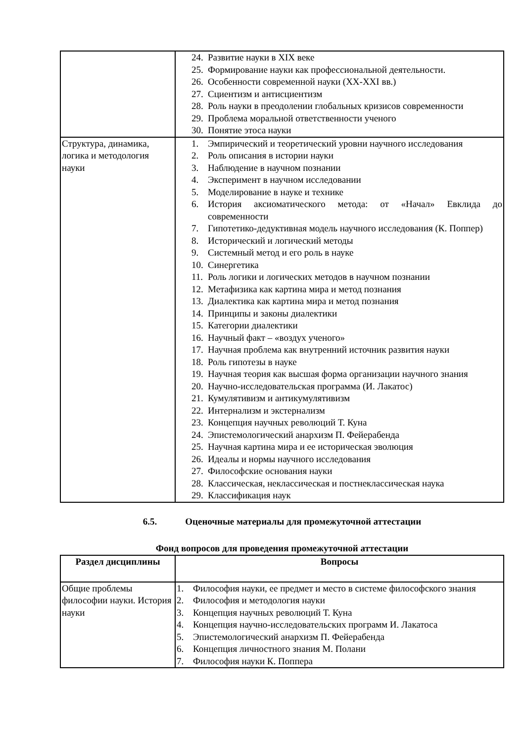| | 24. Развитие науки в XIX веке 25. Формирование науки как профессиональной деятельности. 26. Особенности современной науки (XX-XXI вв.) 27. Сциентизм и антисциентизм 28. Роль науки в преодолении глобальных кризисов современности 29. Проблема моральной ответственности ученого 30. Понятие этоса науки |
| Структура, динамика, логика и методология науки | 1. Эмпирический и теоретический уровни научного исследования 2. Роль описания в истории науки 3. Наблюдение в научном познании 4. Эксперимент в научном исследовании 5. Моделирование в науке и технике 6. История аксиоматического метода: от «Начал» Евклида до современности 7. Гипотетико-дедуктивная модель научного исследования (К. Поппер) 8. Исторический и логический методы 9. Системный метод и его роль в науке 10. Синергетика 11. Роль логики и логических методов в научном познании 12. Метафизика как картина мира и метод познания 13. Диалектика как картина мира и метод познания 14. Принципы и законы диалектики 15. Категории диалектики 16. Научный факт – «воздух ученого» 17. Научная проблема как внутренний источник развития науки 18. Роль гипотезы в науке 19. Научная теория как высшая форма организации научного знания 20. Научно-исследовательская программа (И. Лакатос) 21. Кумулятивизм и антикумулятивизм 22. Интернализм и экстернализм 23. Концепция научных революций Т. Куна 24. Эпистемологический анархизм П. Фейерабенда 25. Научная картина мира и ее историческая эволюция 26. Идеалы и нормы научного исследования 27. Философские основания науки 28. Классическая, неклассическая и постнеклассическая наука 29. Классификация наук |
6.5. Оценочные материалы для промежуточной аттестации
Фонд вопросов для проведения промежуточной аттестации
| Раздел дисциплины | Вопросы |
| --- | --- |
| Общие проблемы философии науки. История науки | 1. Философия науки, ее предмет и место в системе философского знания 2. Философия и методология науки 3. Концепция научных революций Т. Куна 4. Концепция научно-исследовательских программ И. Лакатоса 5. Эпистемологический анархизм П. Фейерабенда 6. Концепция личностного знания М. Полани 7. Философия науки К. Поппера |